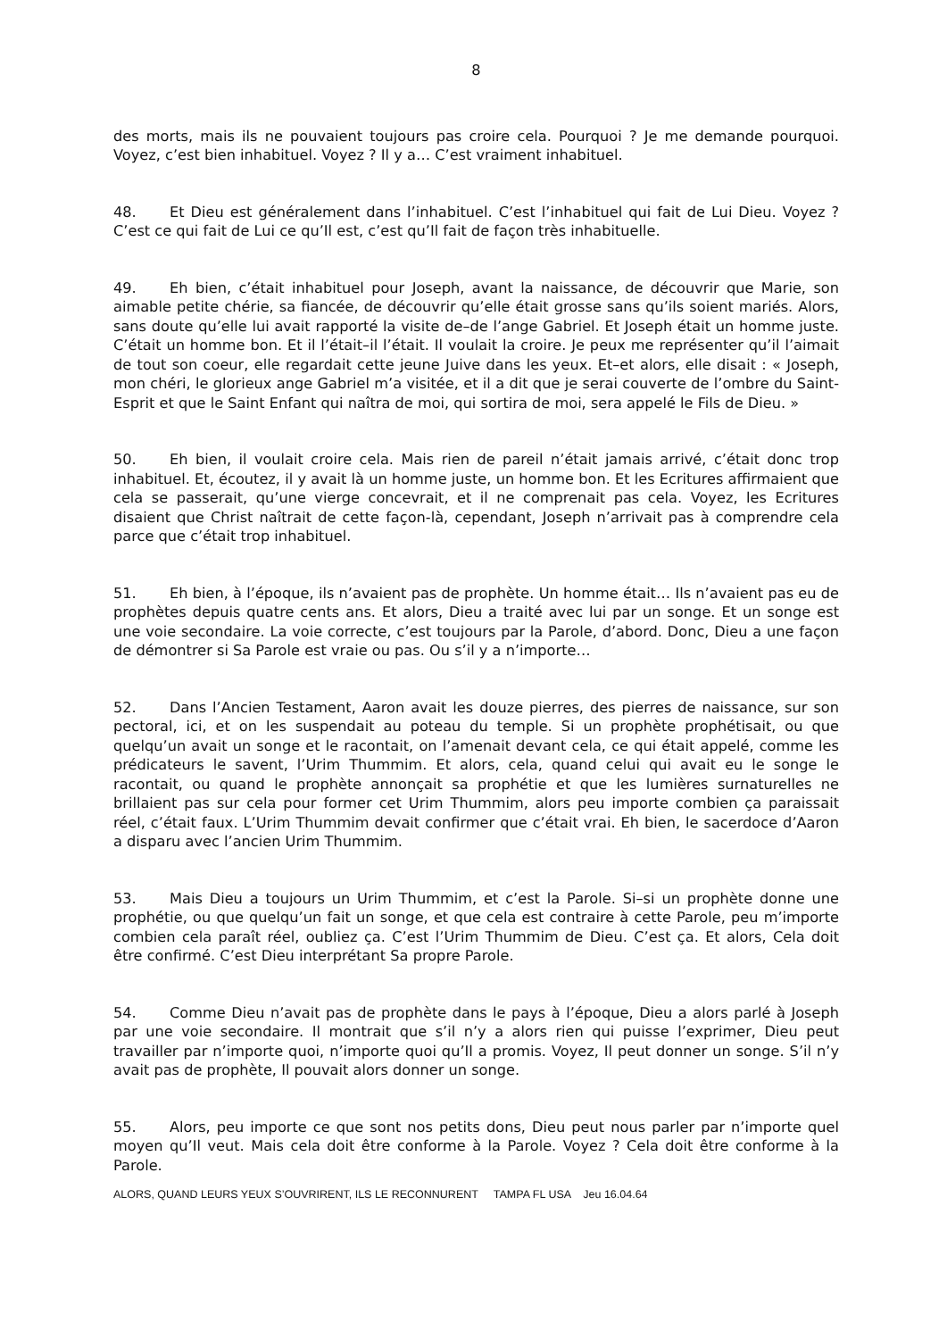8
des morts, mais ils ne pouvaient toujours pas croire cela. Pourquoi ? Je me demande pourquoi. Voyez, c’est bien inhabituel. Voyez ? Il y a… C’est vraiment inhabituel.
48. Et Dieu est généralement dans l’inhabituel. C’est l’inhabituel qui fait de Lui Dieu. Voyez ? C’est ce qui fait de Lui ce qu’Il est, c’est qu’Il fait de façon très inhabituelle.
49. Eh bien, c’était inhabituel pour Joseph, avant la naissance, de découvrir que Marie, son aimable petite chérie, sa fiancée, de découvrir qu’elle était grosse sans qu’ils soient mariés. Alors, sans doute qu’elle lui avait rapporté la visite de–de l’ange Gabriel. Et Joseph était un homme juste. C’était un homme bon. Et il l’était–il l’était. Il voulait la croire. Je peux me représenter qu’il l’aimait de tout son coeur, elle regardait cette jeune Juive dans les yeux. Et–et alors, elle disait : « Joseph, mon chéri, le glorieux ange Gabriel m’a visitée, et il a dit que je serai couverte de l’ombre du Saint-Esprit et que le Saint Enfant qui naîtra de moi, qui sortira de moi, sera appelé le Fils de Dieu. »
50. Eh bien, il voulait croire cela. Mais rien de pareil n’était jamais arrivé, c’était donc trop inhabituel. Et, écoutez, il y avait là un homme juste, un homme bon. Et les Ecritures affirmaient que cela se passerait, qu’une vierge concevrait, et il ne comprenait pas cela. Voyez, les Ecritures disaient que Christ naîtrait de cette façon-là, cependant, Joseph n’arrivait pas à comprendre cela parce que c’était trop inhabituel.
51. Eh bien, à l’époque, ils n’avaient pas de prophète. Un homme était… Ils n’avaient pas eu de prophètes depuis quatre cents ans. Et alors, Dieu a traité avec lui par un songe. Et un songe est une voie secondaire. La voie correcte, c’est toujours par la Parole, d’abord. Donc, Dieu a une façon de démontrer si Sa Parole est vraie ou pas. Ou s’il y a n’importe…
52. Dans l’Ancien Testament, Aaron avait les douze pierres, des pierres de naissance, sur son pectoral, ici, et on les suspendait au poteau du temple. Si un prophète prophétisait, ou que quelqu’un avait un songe et le racontait, on l’amenait devant cela, ce qui était appelé, comme les prédicateurs le savent, l’Urim Thummim. Et alors, cela, quand celui qui avait eu le songe le racontait, ou quand le prophète annonçait sa prophétie et que les lumières surnaturelles ne brillaient pas sur cela pour former cet Urim Thummim, alors peu importe combien ça paraissait réel, c’était faux. L’Urim Thummim devait confirmer que c’était vrai. Eh bien, le sacerdoce d’Aaron a disparu avec l’ancien Urim Thummim.
53. Mais Dieu a toujours un Urim Thummim, et c’est la Parole. Si–si un prophète donne une prophétie, ou que quelqu’un fait un songe, et que cela est contraire à cette Parole, peu m’importe combien cela paraît réel, oubliez ça. C’est l’Urim Thummim de Dieu. C’est ça. Et alors, Cela doit être confirmé. C’est Dieu interprétant Sa propre Parole.
54. Comme Dieu n’avait pas de prophète dans le pays à l’époque, Dieu a alors parlé à Joseph par une voie secondaire. Il montrait que s’il n’y a alors rien qui puisse l’exprimer, Dieu peut travailler par n’importe quoi, n’importe quoi qu’Il a promis. Voyez, Il peut donner un songe. S’il n’y avait pas de prophète, Il pouvait alors donner un songe.
55. Alors, peu importe ce que sont nos petits dons, Dieu peut nous parler par n’importe quel moyen qu’Il veut. Mais cela doit être conforme à la Parole. Voyez ? Cela doit être conforme à la Parole.
ALORS, QUAND LEURS YEUX S’OUVRIRENT, ILS LE RECONNURENT TAMPA FL USA Jeu 16.04.64